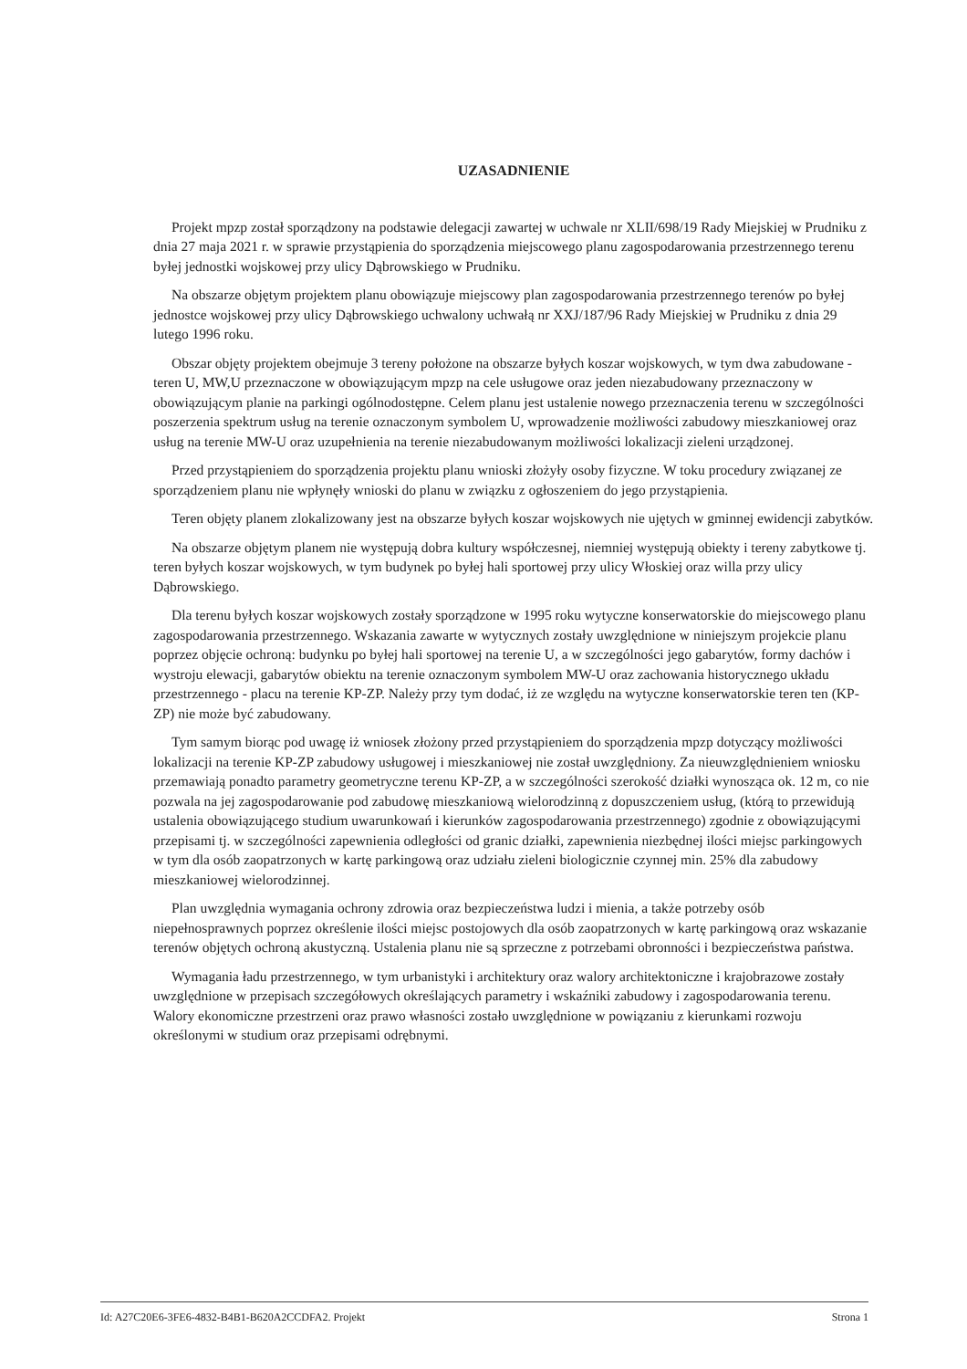UZASADNIENIE
Projekt mpzp został sporządzony na podstawie delegacji zawartej w uchwale nr XLII/698/19 Rady Miejskiej w Prudniku z dnia 27 maja 2021 r. w sprawie przystąpienia do sporządzenia miejscowego planu zagospodarowania przestrzennego terenu byłej jednostki wojskowej przy ulicy Dąbrowskiego w Prudniku.
Na obszarze objętym projektem planu obowiązuje miejscowy plan zagospodarowania przestrzennego terenów po byłej jednostce wojskowej przy ulicy Dąbrowskiego uchwalony uchwałą nr XXJ/187/96 Rady Miejskiej w Prudniku z dnia 29 lutego 1996 roku.
Obszar objęty projektem obejmuje 3 tereny położone na obszarze byłych koszar wojskowych, w tym dwa zabudowane - teren U, MW,U przeznaczone w obowiązującym mpzp na cele usługowe oraz jeden niezabudowany przeznaczony w obowiązującym planie na parkingi ogólnodostępne. Celem planu jest ustalenie nowego przeznaczenia terenu w szczególności poszerzenia spektrum usług na terenie oznaczonym symbolem U, wprowadzenie możliwości zabudowy mieszkaniowej oraz usług na terenie MW-U oraz uzupełnienia na terenie niezabudowanym możliwości lokalizacji zieleni urządzonej.
Przed przystąpieniem do sporządzenia projektu planu wnioski złożyły osoby fizyczne. W toku procedury związanej ze sporządzeniem planu nie wpłynęły wnioski do planu w związku z ogłoszeniem do jego przystąpienia.
Teren objęty planem zlokalizowany jest na obszarze byłych koszar wojskowych nie ujętych w gminnej ewidencji zabytków.
Na obszarze objętym planem nie występują dobra kultury współczesnej, niemniej występują obiekty i tereny zabytkowe tj. teren byłych koszar wojskowych, w tym budynek po byłej hali sportowej przy ulicy Włoskiej oraz willa przy ulicy Dąbrowskiego.
Dla terenu byłych koszar wojskowych zostały sporządzone w 1995 roku wytyczne konserwatorskie do miejscowego planu zagospodarowania przestrzennego. Wskazania zawarte w wytycznych zostały uwzględnione w niniejszym projekcie planu poprzez objęcie ochroną: budynku po byłej hali sportowej na terenie U, a w szczególności jego gabarytów, formy dachów i wystroju elewacji, gabarytów obiektu na terenie oznaczonym symbolem MW-U oraz zachowania historycznego układu przestrzennego - placu na terenie KP-ZP. Należy przy tym dodać, iż ze względu na wytyczne konserwatorskie teren ten (KP-ZP) nie może być zabudowany.
Tym samym biorąc pod uwagę iż wniosek złożony przed przystąpieniem do sporządzenia mpzp dotyczący możliwości lokalizacji na terenie KP-ZP zabudowy usługowej i mieszkaniowej nie został uwzględniony. Za nieuwzględnieniem wniosku przemawiają ponadto parametry geometryczne terenu KP-ZP, a w szczególności szerokość działki wynosząca ok. 12 m, co nie pozwala na jej zagospodarowanie pod zabudowę mieszkaniową wielorodzinną z dopuszczeniem usług, (którą to przewidują ustalenia obowiązującego studium uwarunkowań i kierunków zagospodarowania przestrzennego) zgodnie z obowiązującymi przepisami tj. w szczególności zapewnienia odległości od granic działki, zapewnienia niezbędnej ilości miejsc parkingowych w tym dla osób zaopatrzonych w kartę parkingową oraz udziału zieleni biologicznie czynnej min. 25% dla zabudowy mieszkaniowej wielorodzinnej.
Plan uwzględnia wymagania ochrony zdrowia oraz bezpieczeństwa ludzi i mienia, a także potrzeby osób niepełnosprawnych poprzez określenie ilości miejsc postojowych dla osób zaopatrzonych w kartę parkingową oraz wskazanie terenów objętych ochroną akustyczną. Ustalenia planu nie są sprzeczne z potrzebami obronności i bezpieczeństwa państwa.
Wymagania ładu przestrzennego, w tym urbanistyki i architektury oraz walory architektoniczne i krajobrazowe zostały uwzględnione w przepisach szczegółowych określających parametry i wskaźniki zabudowy i zagospodarowania terenu. Walory ekonomiczne przestrzeni oraz prawo własności zostało uwzględnione w powiązaniu z kierunkami rozwoju określonymi w studium oraz przepisami odrębnymi.
Id: A27C20E6-3FE6-4832-B4B1-B620A2CCDFA2. Projekt Strona 1